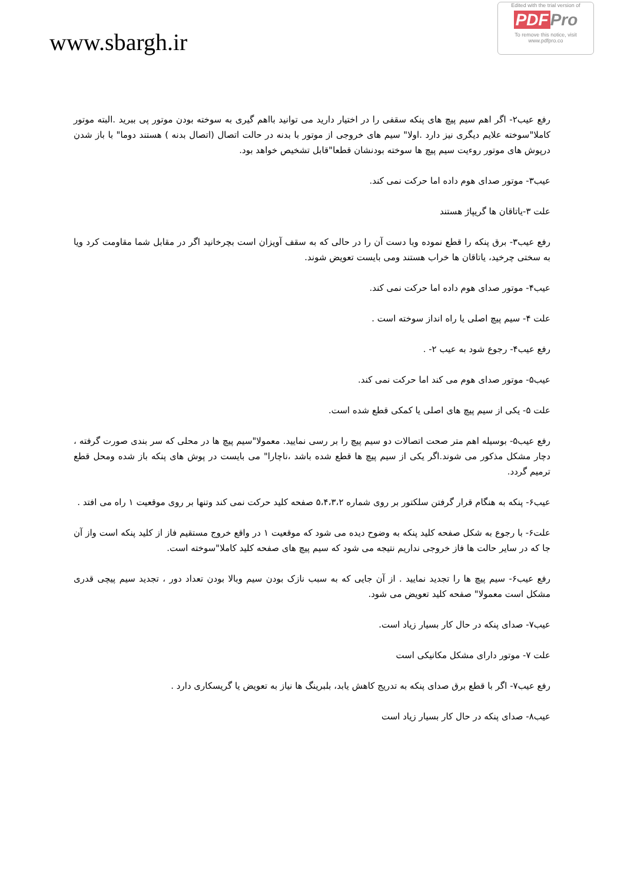www.sbargh.ir
Edited with the trial version of
PDF Pro
To remove this notice, visit
www.pdfpro.co
رفع عیب۲- اگر اهم سیم پیچ های پنکه سقفی را در اختیار دارید می توانید بااهم گیری به سوخته بودن موتور پی ببرید .البته موتور کاملا"سوخته علایم دیگری نیز دارد .اولا" سیم های خروجی از موتور با بدنه در حالت اتصال (اتصال بدنه ) هستند دوما" با باز شدن درپوش های موتور روءیت سیم پیچ ها سوخته بودنشان قطعا"قابل تشخیص خواهد بود.
عیب۳- موتور صدای هوم داده اما حرکت نمی کند.
علت ۳-یاتاقان ها گریپاژ هستند
رفع عیب۳- برق پنکه را قطع نموده وبا دست آن را در حالی که به سقف آویزان است بچرخانید اگر در مقابل شما مقاومت کرد ویا به سختی چرخید، یاتاقان ها خراب هستند ومی بایست تعویض شوند.
عیب۴- موتور صدای هوم داده اما حرکت نمی کند.
علت ۴- سیم پیچ اصلی یا راه انداز سوخته است .
رفع عیب۴- رجوع شود به عیب ۲- .
عیب۵- موتور صدای هوم می کند اما حرکت نمی کند.
علت ۵- یکی از سیم پیچ های اصلی یا کمکی قطع شده است.
رفع عیب۵- بوسیله اهم متر صحت اتصالات دو سیم پیچ را بر رسی نمایید. معمولا"سیم پیچ ها در محلی که سر بندی صورت گرفته ، دچار مشکل مذکور می شوند.اگر یکی از سیم پیچ ها قطع شده باشد ،ناچارا" می بایست در پوش های پنکه باز شده ومحل قطع ترمیم گردد.
عیب۶- پنکه به هنگام قرار گرفتن سلکتور بر روی شماره ۵،۴،۳،۲ صفحه کلید حرکت نمی کند وتنها بر روی موقعیت ۱ راه می افتد .
علت۶- با رجوع به شکل صفحه کلید پنکه به وضوح دیده می شود که موقعیت ۱ در واقع خروج مستقیم فاز از کلید پنکه است واز آن جا که در سایر حالت ها فاز خروجی نداریم نتیجه می شود که سیم پیچ های صفحه کلید کاملا"سوخته است.
رفع عیب۶- سیم پیچ ها را تجدید نمایید . از آن جایی که به سبب نازک بودن سیم وبالا بودن تعداد دور ، تجدید سیم پیچی قدری مشکل است معمولا" صفحه کلید تعویض می شود.
عیب۷- صدای پنکه در حال کار بسیار زیاد است.
علت ۷- موتور دارای مشکل مکانیکی است
رفع عیب۷- اگر با قطع برق صدای پنکه به تدریج کاهش یابد، بلبرینگ ها نیاز به تعویض یا گریسکاری دارد .
عیب۸- صدای پنکه در حال کار بسیار زیاد است